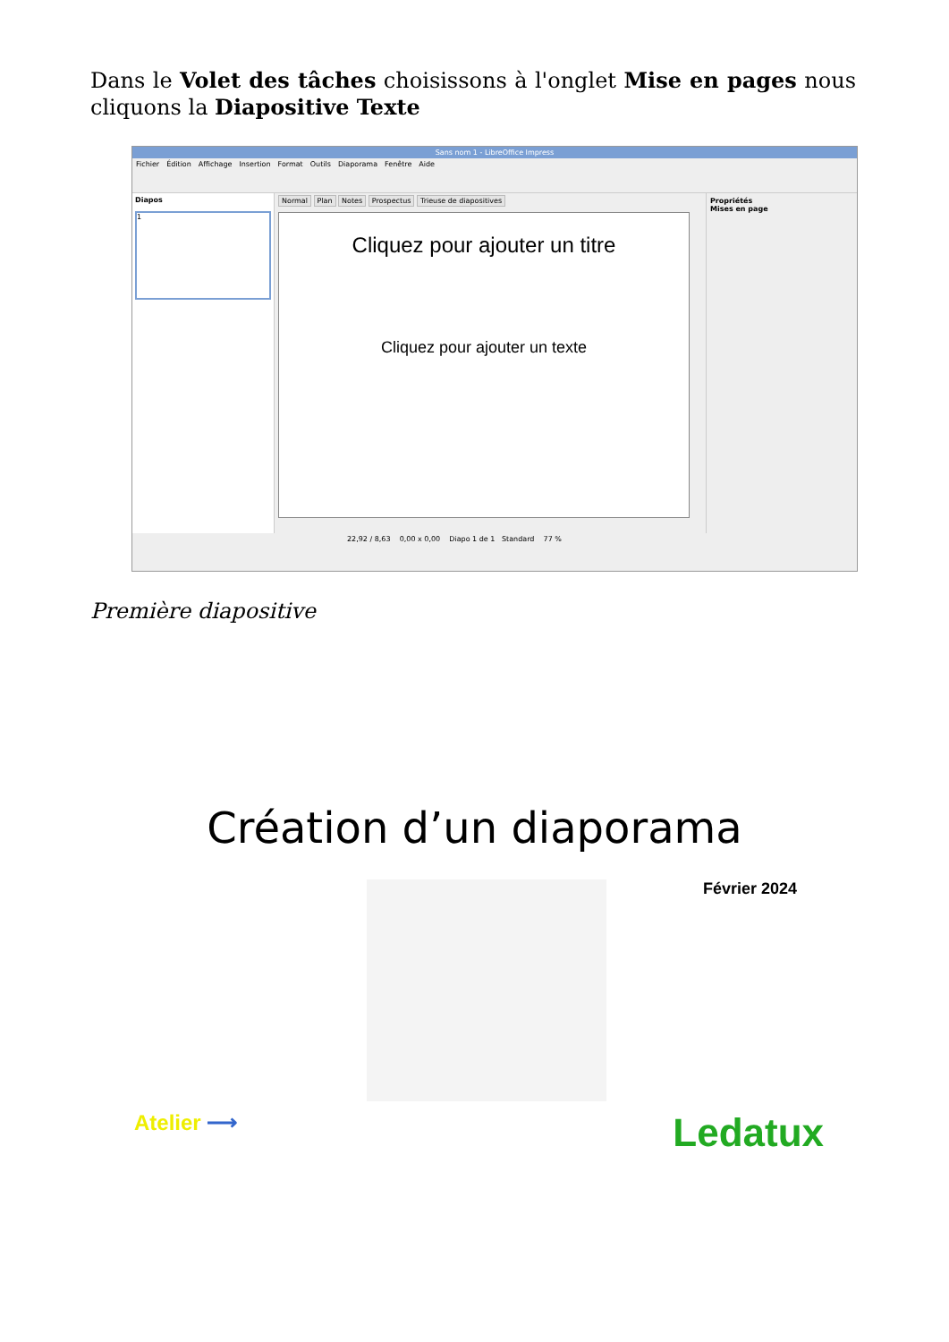Dans le Volet des tâches choisissons à l'onglet Mise en pages nous cliquons la Diapositive Texte
Sans nom 1 - LibreOffice Impress
Fichier Édition Affichage Insertion Format Outils Diaporama Fenêtre Aide
Diapos
1
Normal Plan Notes Prospectus Trieuse de diapositives
Cliquez pour ajouter un titre
Cliquez pour ajouter un texte
Propriétés
Mises en page
22,92 / 8,63 0,00 x 0,00 Diapo 1 de 1 Standard 77 %
Première diapositive
Création d’un diaporama
Février 2024
Atelier ⟶
Ledatux